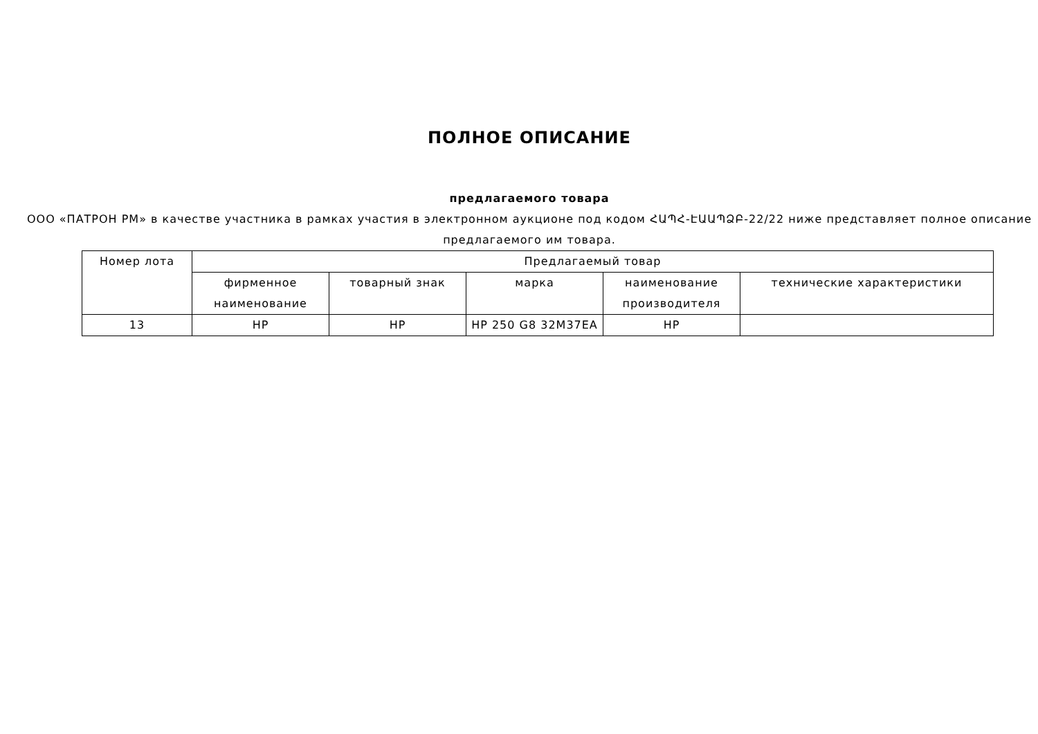ПОЛНОЕ ОПИСАНИЕ
предлагаемого товара
ООО «ПАТРОН РМ» в качестве участника в рамках участия в электронном аукционе под кодом ՀԱՊՀ-ԷԱԱՊՁԲ-22/22 ниже представляет полное описание предлагаемого им товара.
| Номер лота | Предлагаемый товар | | | | |
| --- | --- | --- | --- | --- | --- |
| | фирменное наименование | товарный знак | марка | наименование производителя | технические характеристики |
| 13 | HP | HP | HP 250 G8 32M37EA | HP | |